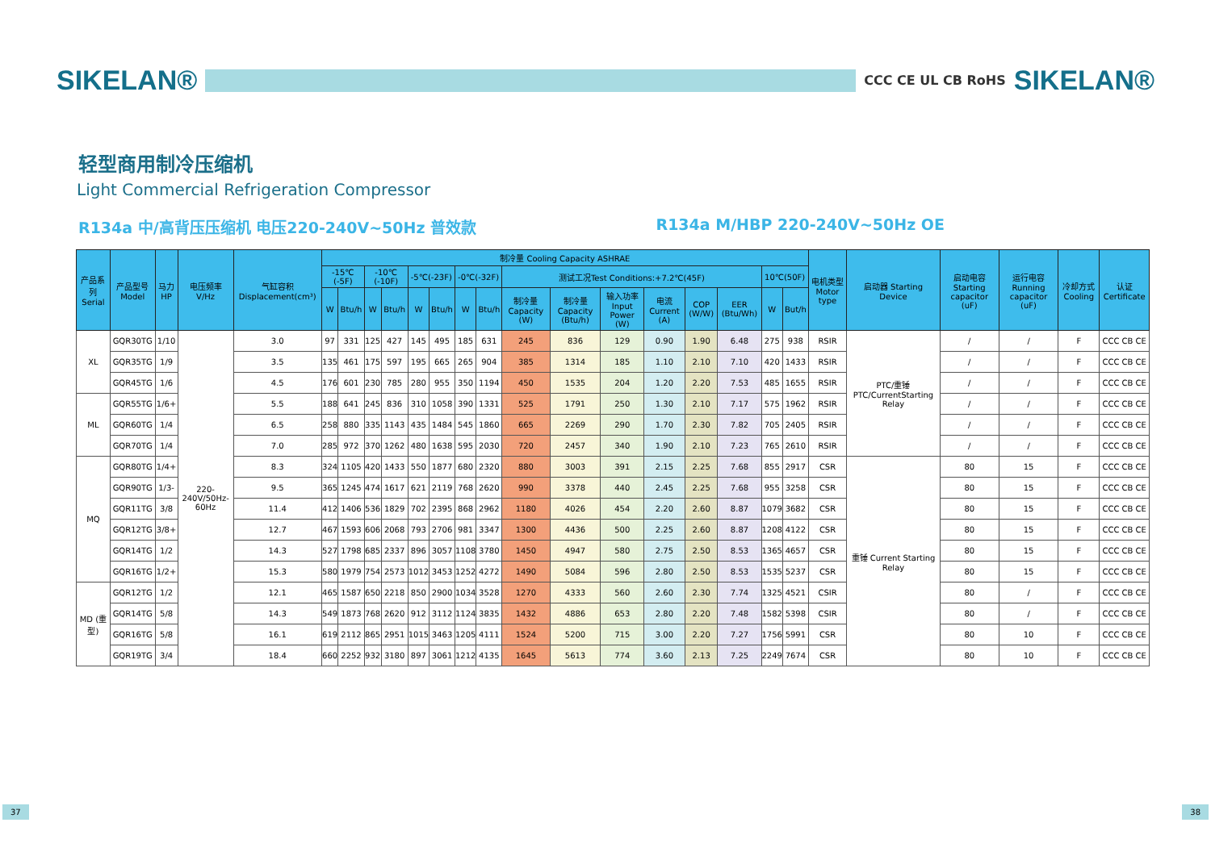SIKELAN®
CCC CE UL CB RoHS SIKELAN®
轻型商用制冷压缩机
Light Commercial Refrigeration Compressor
R134a 中/高背压压缩机 电压220-240V~50Hz 普效款 R134a M/HBP 220-240V~50Hz OE
| 产品系列 Serial | 产品型号 Model | 马力HP | 电压频率 V/Hz | 气缸容积 Displacement(cm³) | 制冷量 Cooling Capacity ASHRAE | | | | | | | | | | | | | | | | 电机类型 Motor type | 启动器 Starting Device | 启动电容 Starting capacitor (uF) | 运行电容 Running capacitor (uF) | 冷却方式 Cooling | 认证 Certificate |
| --- | --- | --- | --- | --- | --- | --- | --- | --- | --- | --- | --- | --- | --- | --- | --- | --- | --- | --- | --- | --- | --- | --- | --- | --- | --- | --- |
| | | | | | -15℃(-5F) | | -10℃(-10F) | | -5℃(-23F) | | -0℃(-32F) | | 测试工况Test Conditions:+7.2℃(45F) | | | | | | 10℃(50F) | | | | | | | |
| | | | | | W | Btu/h | W | Btu/h | W | Btu/h | W | Btu/h | 制冷量 Capacity (W) | 制冷量 Capacity (Btu/h) | 输入功率 Input Power (W) | 电流 Current (A) | COP (W/W) | EER (Btu/Wh) | W | But/h | | | | | | |
| XL | GQR30TG | 1/10 | 220-240V/50Hz-60Hz | 3.0 | 97 | 331 | 125 | 427 | 145 | 495 | 185 | 631 | 245 | 836 | 129 | 0.90 | 1.90 | 6.48 | 275 | 938 | RSIR | PTC/重锤 PTC/CurrentStarting Relay | / | / | F | CCC CB CE |
| | GQR35TG | 1/9 | | 3.5 | 135 | 461 | 175 | 597 | 195 | 665 | 265 | 904 | 385 | 1314 | 185 | 1.10 | 2.10 | 7.10 | 420 | 1433 | RSIR | | / | / | F | CCC CB CE |
| | GQR45TG | 1/6 | | 4.5 | 176 | 601 | 230 | 785 | 280 | 955 | 350 | 1194 | 450 | 1535 | 204 | 1.20 | 2.20 | 7.53 | 485 | 1655 | RSIR | | / | / | F | CCC CB CE |
| ML | GQR55TG | 1/6+ | | 5.5 | 188 | 641 | 245 | 836 | 310 | 1058 | 390 | 1331 | 525 | 1791 | 250 | 1.30 | 2.10 | 7.17 | 575 | 1962 | RSIR | | / | / | F | CCC CB CE |
| | GQR60TG | 1/4 | | 6.5 | 258 | 880 | 335 | 1143 | 435 | 1484 | 545 | 1860 | 665 | 2269 | 290 | 1.70 | 2.30 | 7.82 | 705 | 2405 | RSIR | | / | / | F | CCC CB CE |
| | GQR70TG | 1/4 | | 7.0 | 285 | 972 | 370 | 1262 | 480 | 1638 | 595 | 2030 | 720 | 2457 | 340 | 1.90 | 2.10 | 7.23 | 765 | 2610 | RSIR | | / | / | F | CCC CB CE |
| MQ | GQR80TG | 1/4+ | | 8.3 | 324 | 1105 | 420 | 1433 | 550 | 1877 | 680 | 2320 | 880 | 3003 | 391 | 2.15 | 2.25 | 7.68 | 855 | 2917 | CSR | 重锤 Current Starting Relay | 80 | 15 | F | CCC CB CE |
| | GQR90TG | 1/3- | | 9.5 | 365 | 1245 | 474 | 1617 | 621 | 2119 | 768 | 2620 | 990 | 3378 | 440 | 2.45 | 2.25 | 7.68 | 955 | 3258 | CSR | | 80 | 15 | F | CCC CB CE |
| | GQR11TG | 3/8 | | 11.4 | 412 | 1406 | 536 | 1829 | 702 | 2395 | 868 | 2962 | 1180 | 4026 | 454 | 2.20 | 2.60 | 8.87 | 1079 | 3682 | CSR | | 80 | 15 | F | CCC CB CE |
| | GQR12TG | 3/8+ | | 12.7 | 467 | 1593 | 606 | 2068 | 793 | 2706 | 981 | 3347 | 1300 | 4436 | 500 | 2.25 | 2.60 | 8.87 | 1208 | 4122 | CSR | | 80 | 15 | F | CCC CB CE |
| | GQR14TG | 1/2 | | 14.3 | 527 | 1798 | 685 | 2337 | 896 | 3057 | 1108 | 3780 | 1450 | 4947 | 580 | 2.75 | 2.50 | 8.53 | 1365 | 4657 | CSR | | 80 | 15 | F | CCC CB CE |
| | GQR16TG | 1/2+ | | 15.3 | 580 | 1979 | 754 | 2573 | 1012 | 3453 | 1252 | 4272 | 1490 | 5084 | 596 | 2.80 | 2.50 | 8.53 | 1535 | 5237 | CSR | | 80 | 15 | F | CCC CB CE |
| MD (重型) | GQR12TG | 1/2 | | 12.1 | 465 | 1587 | 650 | 2218 | 850 | 2900 | 1034 | 3528 | 1270 | 4333 | 560 | 2.60 | 2.30 | 7.74 | 1325 | 4521 | CSIR | | 80 | / | F | CCC CB CE |
| | GQR14TG | 5/8 | | 14.3 | 549 | 1873 | 768 | 2620 | 912 | 3112 | 1124 | 3835 | 1432 | 4886 | 653 | 2.80 | 2.20 | 7.48 | 1582 | 5398 | CSIR | | 80 | / | F | CCC CB CE |
| | GQR16TG | 5/8 | | 16.1 | 619 | 2112 | 865 | 2951 | 1015 | 3463 | 1205 | 4111 | 1524 | 5200 | 715 | 3.00 | 2.20 | 7.27 | 1756 | 5991 | CSR | | 80 | 10 | F | CCC CB CE |
| | GQR19TG | 3/4 | | 18.4 | 660 | 2252 | 932 | 3180 | 897 | 3061 | 1212 | 4135 | 1645 | 5613 | 774 | 3.60 | 2.13 | 7.25 | 2249 | 7674 | CSR | | 80 | 10 | F | CCC CB CE |
37 38